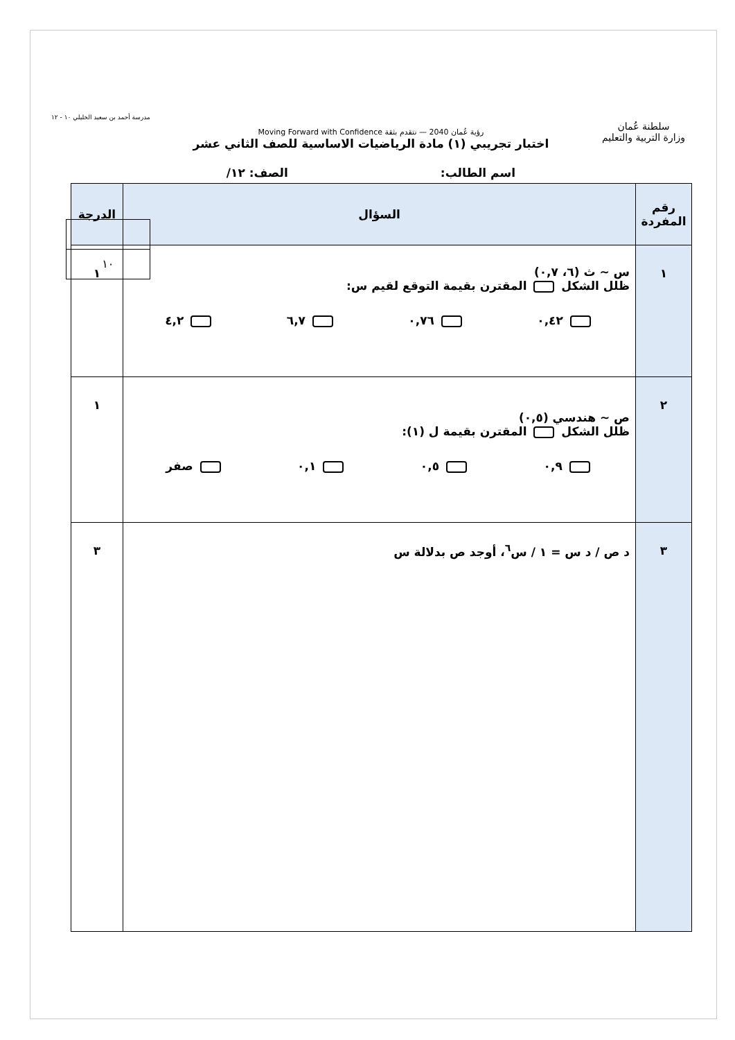سلطنة عُمان
وزارة التربية والتعليم
رؤية عُمان 2040 — نتقدم بثقة Moving Forward with Confidence
اختبار تجريبي (١) مادة الرياضيات الاساسية للصف الثاني عشر
اسم الطالب: الصف: ١٢/
مدرسة أحمد بن سعيد الخليلي ١٠ - ١٢
١٠
| رقم المفردة | السؤال | الدرجة |
| --- | --- | --- |
| ١ | س ~ ث (٦، ٠,٧) ظلل الشكل المقترن بقيمة التوقع لقيم س: ٠,٤٢ ٠,٧٦ ٦,٧ ٤,٢ | ١ |
| ٢ | ص ~ هندسي (٠,٥) ظلل الشكل المقترن بقيمة ل (١): ٠,٩ ٠,٥ ٠,١ صفر | ١ |
| ٣ | د ص / د س = ١ / س<sup>٦</sup>، أوجد ص بدلالة س | ٣ |